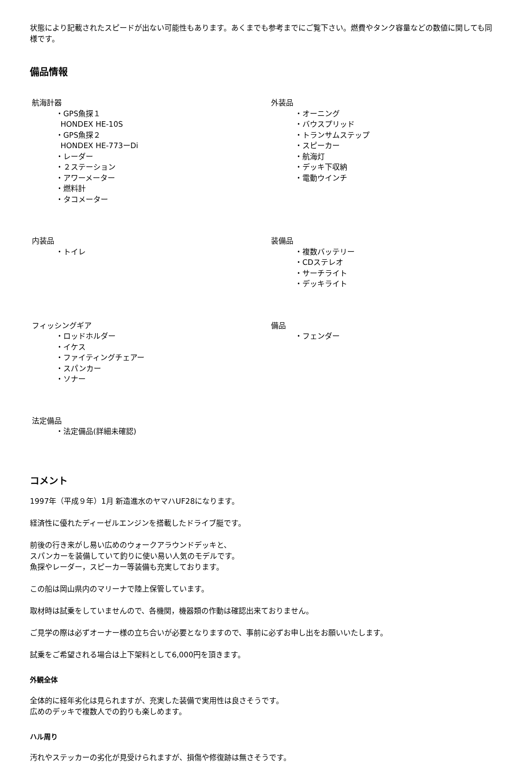状態により記載されたスピードが出ない可能性もあります。あくまでも参考までにご覧下さい。燃費やタンク容量などの数値に関しても同様です。
備品情報
| 航海計器 ・GPS魚探１ HONDEX HE-10S ・GPS魚探２ HONDEX HE-773ーDi ・レーダー ・２ステーション ・アワーメーター ・燃料計 ・タコメーター | 外装品 ・オーニング ・バウスプリッド ・トランサムステップ ・スピーカー ・航海灯 ・デッキ下収納 ・電動ウインチ |
| 内装品 ・トイレ | 装備品 ・複数バッテリー ・CDステレオ ・サーチライト ・デッキライト |
| フィッシングギア ・ロッドホルダー ・イケス ・ファイティングチェアー ・スパンカー ・ソナー | 備品 ・フェンダー |
| 法定備品 ・法定備品(詳細未確認) | |
コメント
1997年（平成９年）1月 新造進水のヤマハUF28になります。
経済性に優れたディーゼルエンジンを搭載したドライブ艇です。
前後の行き来がし易い広めのウォークアラウンドデッキと、
スパンカーを装備していて釣りに使い易い人気のモデルです。
魚探やレーダー，スピーカー等装備も充実しております。
この船は岡山県内のマリーナで陸上保管しています。
取材時は試乗をしていませんので、各機関，機器類の作動は確認出来ておりません。
ご見学の際は必ずオーナー様の立ち合いが必要となりますので、事前に必ずお申し出をお願いいたします。
試乗をご希望される場合は上下架料として6,000円を頂きます。
外観全体
全体的に経年劣化は見られますが、充実した装備で実用性は良さそうです。
広めのデッキで複数人での釣りも楽しめます。
ハル周り
汚れやステッカーの劣化が見受けられますが、損傷や修復跡は無さそうです。